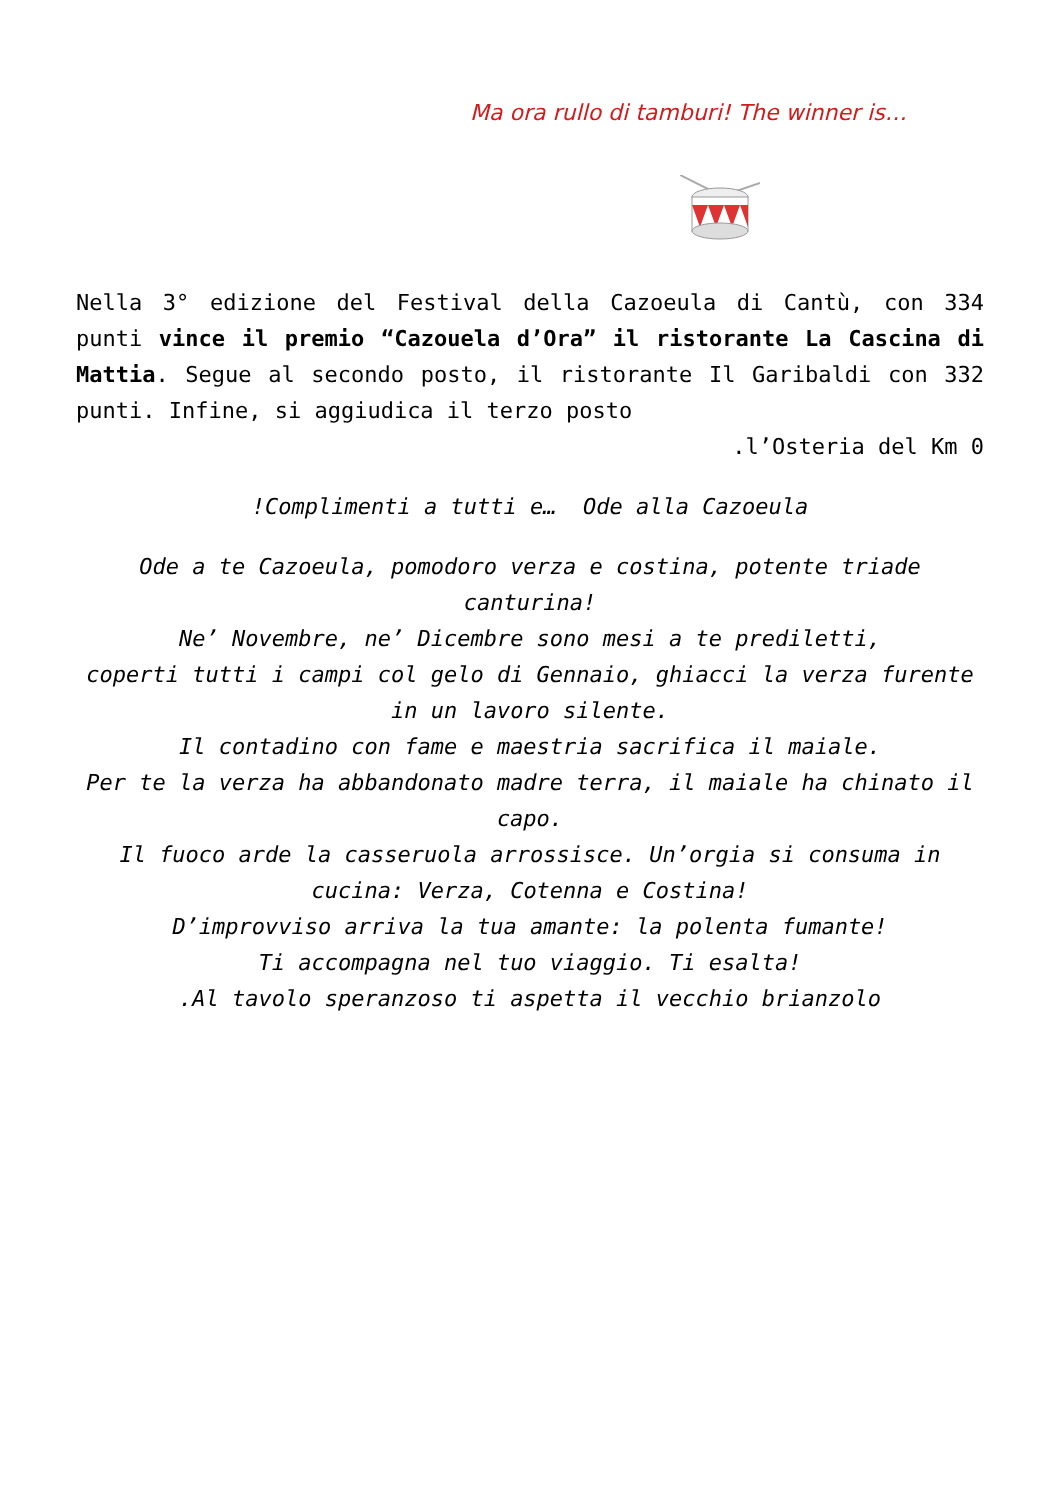Ma ora rullo di tamburi! The winner is…
Nella 3° edizione del Festival della Cazoeula di Cantù, con 334 punti vince il premio “Cazouela d’Ora” il ristorante La Cascina di Mattia. Segue al secondo posto, il ristorante Il Garibaldi con 332 punti. Infine, si aggiudica il terzo posto
.l’Osteria del Km 0
!Complimenti a tutti e… Ode alla Cazoeula
Ode a te Cazoeula, pomodoro verza e costina, potente triade canturina!
Ne’ Novembre, ne’ Dicembre sono mesi a te prediletti,
coperti tutti i campi col gelo di Gennaio, ghiacci la verza furente in un lavoro silente.
Il contadino con fame e maestria sacrifica il maiale.
Per te la verza ha abbandonato madre terra, il maiale ha chinato il capo.
Il fuoco arde la casseruola arrossisce. Un’orgia si consuma in cucina: Verza, Cotenna e Costina!
D’improvviso arriva la tua amante: la polenta fumante!
Ti accompagna nel tuo viaggio. Ti esalta!
.Al tavolo speranzoso ti aspetta il vecchio brianzolo